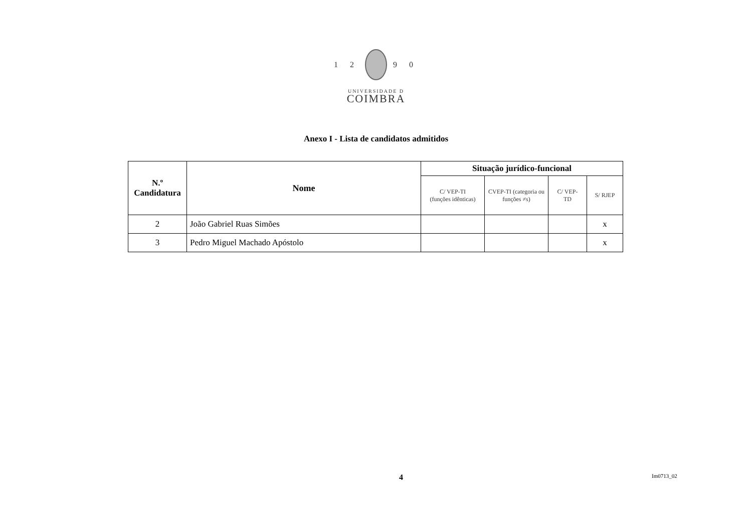1 2 9 0
UNIVERSIDADE D
COIMBRA
Anexo I - Lista de candidatos admitidos
| N.º Candidatura | Nome | Situação jurídico-funcional | | | |
| --- | --- | --- | --- | --- | --- |
| | | C/ VEP-TI (funções idênticas) | CVEP-TI (categoria ou funções ≠s) | C/ VEP- TD | S/ RJEP |
| 2 | João Gabriel Ruas Simões | | | | x |
| 3 | Pedro Miguel Machado Apóstolo | | | | x |
4 Im0713_02